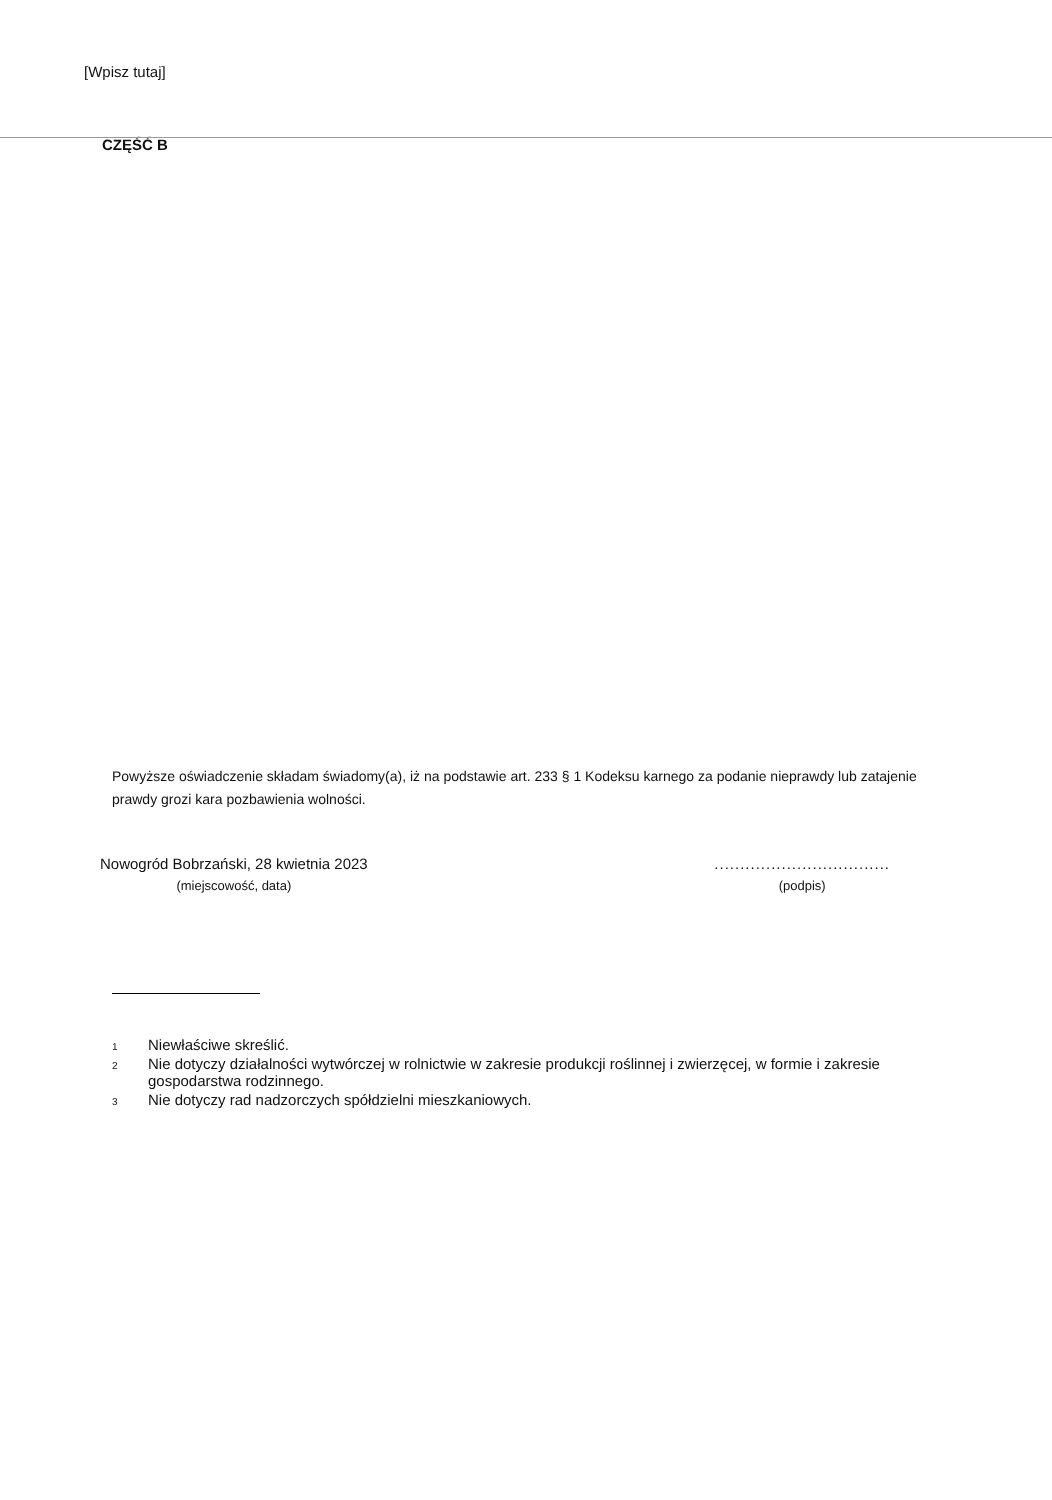[Wpisz tutaj]
CZĘŚĆ B
Powyższe oświadczenie składam świadomy(a), iż na podstawie art. 233 § 1 Kodeksu karnego za podanie nieprawdy lub zatajenie prawdy grozi kara pozbawienia wolności.
Nowogród Bobrzański, 28 kwietnia 2023
(miejscowość, data)
..................................
(podpis)
1 Niewłaściwe skreślić.
2 Nie dotyczy działalności wytwórczej w rolnictwie w zakresie produkcji roślinnej i zwierzęcej, w formie i zakresie gospodarstwa rodzinnego.
3 Nie dotyczy rad nadzorczych spółdzielni mieszkaniowych.